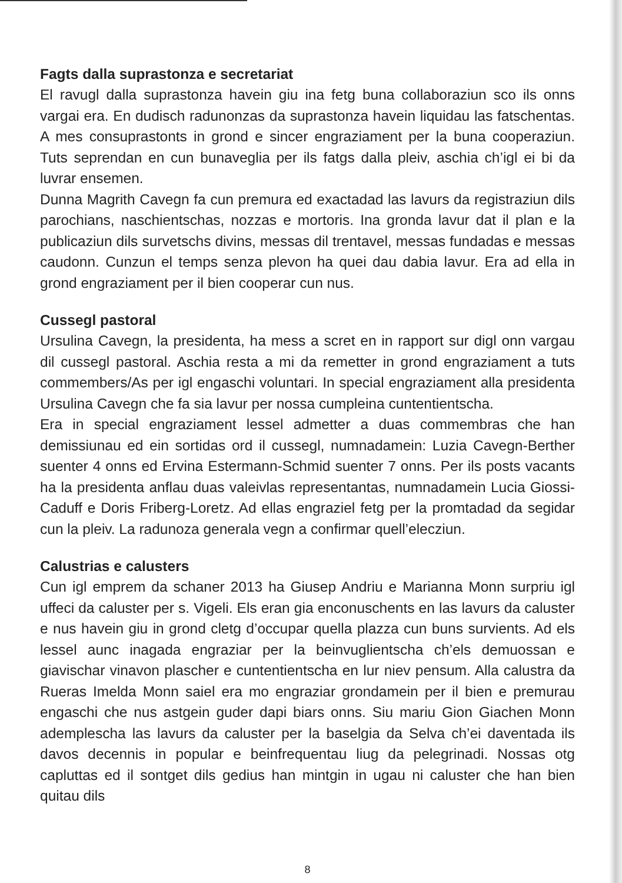Fagts dalla suprastonza e secretariat
El ravugl dalla suprastonza havein giu ina fetg buna collaboraziun sco ils onns vargai era. En dudisch radunonzas da suprastonza havein liquidau las fatschentas. A mes consuprastonts in grond e sincer engraziament per la buna cooperaziun. Tuts seprendan en cun bunaveglia per ils fatgs dalla pleiv, aschia ch’igl ei bi da luvrar ensemen.
Dunna Magrith Cavegn fa cun premura ed exactadad las lavurs da registraziun dils parochians, naschientschas, nozzas e mortoris. Ina gronda lavur dat il plan e la publicaziun dils survetschs divins, messas dil trentavel, messas fundadas e messas caudonn. Cunzun el temps senza plevon ha quei dau dabia lavur. Era ad ella in grond engraziament per il bien cooperar cun nus.
Cussegl pastoral
Ursulina Cavegn, la presidenta, ha mess a scret en in rapport sur digl onn vargau dil cussegl pastoral. Aschia resta a mi da remetter in grond engraziament a tuts commembers/As per igl engaschi voluntari. In special engraziament alla presidenta Ursulina Cavegn che fa sia lavur per nossa cumpleina cuntentientscha.
Era in special engraziament lessel admetter a duas commembras che han demissiunau ed ein sortidas ord il cussegl, numnadamein: Luzia Cavegn-Berther suenter 4 onns ed Ervina Estermann-Schmid suenter 7 onns. Per ils posts vacants ha la presidenta anflau duas valeivlas representantas, numnadamein Lucia Giossi-Caduff e Doris Friberg-Loretz. Ad ellas engraziel fetg per la promtadad da segidar cun la pleiv. La radunoza generala vegn a confirmar quell’elecziun.
Calustrias e calusters
Cun igl emprem da schaner 2013 ha Giusep Andriu e Marianna Monn surpriu igl uffeci da caluster per s. Vigeli. Els eran gia enconuschents en las lavurs da caluster e nus havein giu in grond cletg d’occupar quella plazza cun buns survients. Ad els lessel aunc inagada engraziar per la beinvuglientscha ch’els demuossan e giavischar vinavon plascher e cuntentientscha en lur niev pensum. Alla calustra da Rueras Imelda Monn saiel era mo engraziar grondamein per il bien e premurau engaschi che nus astgein guder dapi biars onns. Siu mariu Gion Giachen Monn ademplescha las lavurs da caluster per la baselgia da Selva ch’ei daventada ils davos decennis in popular e beinfrequentau liug da pelegrinadi. Nossas otg capluttas ed il sontget dils gedius han mintgin in ugau ni caluster che han bien quitau dils
8